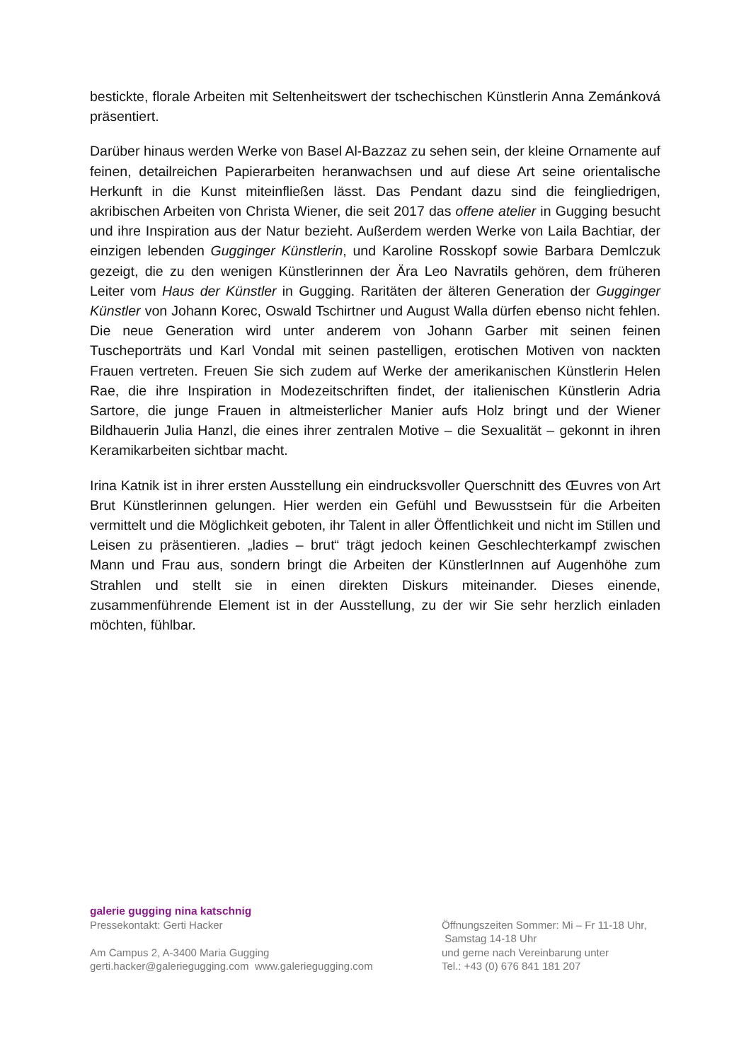bestickte, florale Arbeiten mit Seltenheitswert der tschechischen Künstlerin Anna Zemánková präsentiert.
Darüber hinaus werden Werke von Basel Al-Bazzaz zu sehen sein, der kleine Ornamente auf feinen, detailreichen Papierarbeiten heranwachsen und auf diese Art seine orientalische Herkunft in die Kunst miteinfließen lässt. Das Pendant dazu sind die feingliedrigen, akribischen Arbeiten von Christa Wiener, die seit 2017 das offene atelier in Gugging besucht und ihre Inspiration aus der Natur bezieht. Außerdem werden Werke von Laila Bachtiar, der einzigen lebenden Gugginger Künstlerin, und Karoline Rosskopf sowie Barbara Demlczuk gezeigt, die zu den wenigen Künstlerinnen der Ära Leo Navratils gehören, dem früheren Leiter vom Haus der Künstler in Gugging. Raritäten der älteren Generation der Gugginger Künstler von Johann Korec, Oswald Tschirtner und August Walla dürfen ebenso nicht fehlen. Die neue Generation wird unter anderem von Johann Garber mit seinen feinen Tuscheporträts und Karl Vondal mit seinen pastelligen, erotischen Motiven von nackten Frauen vertreten. Freuen Sie sich zudem auf Werke der amerikanischen Künstlerin Helen Rae, die ihre Inspiration in Modezeitschriften findet, der italienischen Künstlerin Adria Sartore, die junge Frauen in altmeisterlicher Manier aufs Holz bringt und der Wiener Bildhauerin Julia Hanzl, die eines ihrer zentralen Motive – die Sexualität – gekonnt in ihren Keramikarbeiten sichtbar macht.
Irina Katnik ist in ihrer ersten Ausstellung ein eindrucksvoller Querschnitt des Œuvres von Art Brut Künstlerinnen gelungen. Hier werden ein Gefühl und Bewusstsein für die Arbeiten vermittelt und die Möglichkeit geboten, ihr Talent in aller Öffentlichkeit und nicht im Stillen und Leisen zu präsentieren. „ladies – brut“ trägt jedoch keinen Geschlechterkampf zwischen Mann und Frau aus, sondern bringt die Arbeiten der KünstlerInnen auf Augenhöhe zum Strahlen und stellt sie in einen direkten Diskurs miteinander. Dieses einende, zusammenführende Element ist in der Ausstellung, zu der wir Sie sehr herzlich einladen möchten, fühlbar.
galerie gugging nina katschnig
Pressekontakt: Gerti Hacker
Am Campus 2, A-3400 Maria Gugging
gerti.hacker@galeriegugging.com www.galeriegugging.com
Öffnungszeiten Sommer: Mi – Fr 11-18 Uhr, Samstag 14-18 Uhr
und gerne nach Vereinbarung unter
Tel.: +43 (0) 676 841 181 207